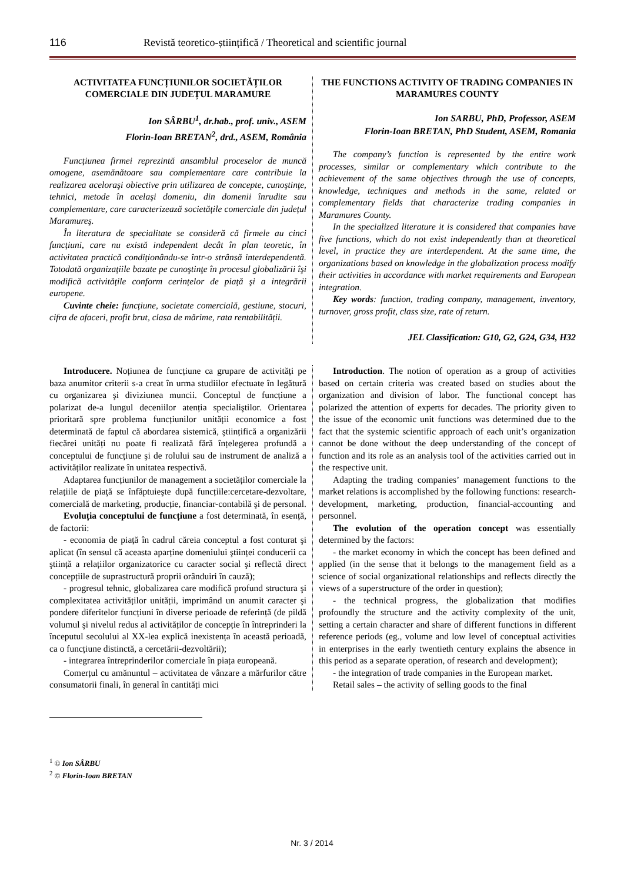116 Revistă teoretico-științifică / Theoretical and scientific journal
ACTIVITATEA FUNCȚIUNILOR SOCIETĂȚILOR COMERCIALE DIN JUDEȚUL MARAMURE
Ion SÂRBU<sup>1</sup>, dr.hab., prof. univ., ASEM
Florin-Ioan BRETAN<sup>2</sup>, drd., ASEM, România
Funcțiunea firmei reprezintă ansamblul proceselor de muncă omogene, asemănătoare sau complementare care contribuie la realizarea aceloraşi obiective prin utilizarea de concepte, cunoştinţe, tehnici, metode în acelaşi domeniu, din domenii înrudite sau complementare, care caracterizează societățile comerciale din județul Maramureş.
În literatura de specialitate se consideră că firmele au cinci funcțiuni, care nu există independent decât în plan teoretic, în activitatea practică condiționându-se într-o strânsă interdependentă. Totodată organizațiile bazate pe cunoştinţe în procesul globalizării îşi modifică activitățile conform cerințelor de piață şi a integrării europene.
Cuvinte cheie: funcțiune, societate comercială, gestiune, stocuri, cifra de afaceri, profit brut, clasa de mărime, rata rentabilității.
THE FUNCTIONS ACTIVITY OF TRADING COMPANIES IN MARAMURES COUNTY
Ion SARBU, PhD, Professor, ASEM
Florin-Ioan BRETAN, PhD Student, ASEM, Romania
The company’s function is represented by the entire work processes, similar or complementary which contribute to the achievement of the same objectives through the use of concepts, knowledge, techniques and methods in the same, related or complementary fields that characterize trading companies in Maramures County.
In the specialized literature it is considered that companies have five functions, which do not exist independently than at theoretical level, in practice they are interdependent. At the same time, the organizations based on knowledge in the globalization process modify their activities in accordance with market requirements and European integration.
Key words: function, trading company, management, inventory, turnover, gross profit, class size, rate of return.
JEL Classification: G10, G2, G24, G34, H32
Introducere. Noțiunea de funcțiune ca grupare de activități pe baza anumitor criterii s-a creat în urma studiilor efectuate în legătură cu organizarea şi diviziunea muncii. Conceptul de funcțiune a polarizat de-a lungul deceniilor atenția specialiştilor. Orientarea prioritară spre problema funcțiunilor unității economice a fost determinată de faptul că abordarea sistemică, ştiințifică a organizării fiecărei unități nu poate fi realizată fără înțelegerea profundă a conceptului de funcțiune şi de rolului sau de instrument de analiză a activităților realizate în unitatea respectivă.
Adaptarea funcțiunilor de management a societăților comerciale la relațiile de piaţă se înfăptuieşte după funcțiile:cercetare-dezvoltare, comercială de marketing, producție, financiar-contabilă şi de personal.
Evoluția conceptului de funcțiune a fost determinată, în esență, de factorii:
- economia de piață în cadrul căreia conceptul a fost conturat şi aplicat (în sensul că aceasta aparține domeniului ştiinței conducerii ca ştiință a relațiilor organizatorice cu caracter social şi reflectă direct concepțiile de suprastructură proprii orânduiri în cauză);
- progresul tehnic, globalizarea care modifică profund structura şi complexitatea activităților unității, imprimând un anumit caracter şi pondere diferitelor funcțiuni în diverse perioade de referință (de pildă volumul şi nivelul redus al activităților de concepție în întreprinderi la începutul secolului al XX-lea explică inexistența în această perioadă, ca o funcțiune distinctă, a cercetării-dezvoltării);
- integrarea întreprinderilor comerciale în piața europeană.
Comerțul cu amănuntul – activitatea de vânzare a mărfurilor către consumatorii finali, în general în cantități mici
Introduction. The notion of operation as a group of activities based on certain criteria was created based on studies about the organization and division of labor. The functional concept has polarized the attention of experts for decades. The priority given to the issue of the economic unit functions was determined due to the fact that the systemic scientific approach of each unit’s organization cannot be done without the deep understanding of the concept of function and its role as an analysis tool of the activities carried out in the respective unit.
Adapting the trading companies’ management functions to the market relations is accomplished by the following functions: research-development, marketing, production, financial-accounting and personnel.
The evolution of the operation concept was essentially determined by the factors:
- the market economy in which the concept has been defined and applied (in the sense that it belongs to the management field as a science of social organizational relationships and reflects directly the views of a superstructure of the order in question);
- the technical progress, the globalization that modifies profoundly the structure and the activity complexity of the unit, setting a certain character and share of different functions in different reference periods (eg., volume and low level of conceptual activities in enterprises in the early twentieth century explains the absence in this period as a separate operation, of research and development);
- the integration of trade companies in the European market.
Retail sales – the activity of selling goods to the final
<sup>1</sup> © Ion SÂRBU
<sup>2</sup> © Florin-Ioan BRETAN
Nr. 3 / 2014